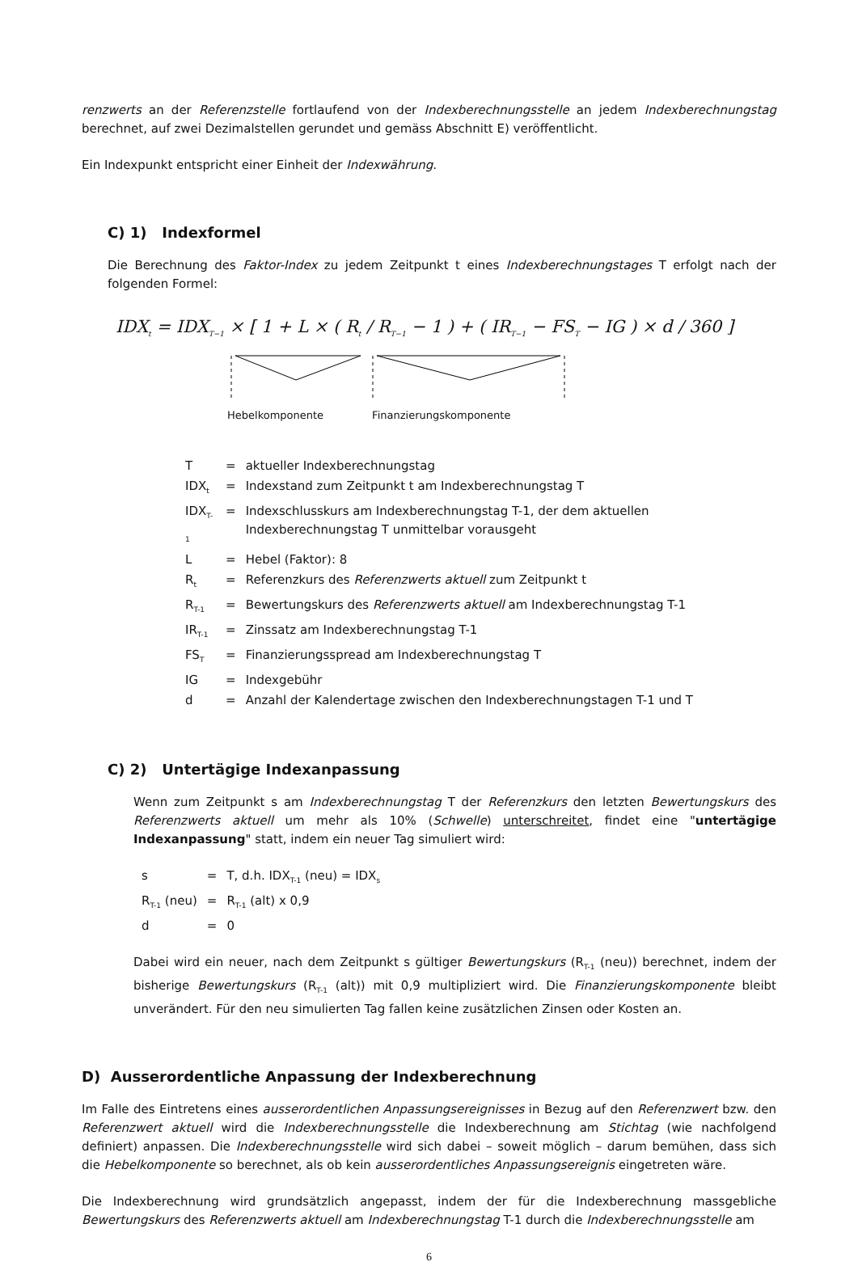renzwerts an der Referenzstelle fortlaufend von der Indexberechnungsstelle an jedem Indexberechnungstag berechnet, auf zwei Dezimalstellen gerundet und gemäss Abschnitt E) veröffentlicht.
Ein Indexpunkt entspricht einer Einheit der Indexwährung.
C) 1) Indexformel
Die Berechnung des Faktor-Index zu jedem Zeitpunkt t eines Indexberechnungstages T erfolgt nach der folgenden Formel:
IDX<sub>t</sub> = IDX<sub>T−1</sub> × [ 1 + L × ( R<sub>t</sub> / R<sub>T−1</sub> − 1 ) + ( IR<sub>T−1</sub> − FS<sub>T</sub> − IG ) × d / 360 ]
Hebelkomponente Finanzierungskomponente
| T | = | aktueller Indexberechnungstag |
| IDX<sub>t</sub> | = | Indexstand zum Zeitpunkt t am Indexberechnungstag T |
| IDX<sub>T-1</sub> | = | Indexschlusskurs am Indexberechnungstag T-1, der dem aktuellen Indexberechnungstag T unmittelbar vorausgeht |
| L | = | Hebel (Faktor): 8 |
| R<sub>t</sub> | = | Referenzkurs des Referenzwerts aktuell zum Zeitpunkt t |
| R<sub>T-1</sub> | = | Bewertungskurs des Referenzwerts aktuell am Indexberechnungstag T-1 |
| IR<sub>T-1</sub> | = | Zinssatz am Indexberechnungstag T-1 |
| FS<sub>T</sub> | = | Finanzierungsspread am Indexberechnungstag T |
| IG | = | Indexgebühr |
| d | = | Anzahl der Kalendertage zwischen den Indexberechnungstagen T-1 und T |
C) 2) Untertägige Indexanpassung
Wenn zum Zeitpunkt s am Indexberechnungstag T der Referenzkurs den letzten Bewertungskurs des Referenzwerts aktuell um mehr als 10% (Schwelle) unterschreitet, findet eine "untertägige Indexanpassung" statt, indem ein neuer Tag simuliert wird:
| s | = | T, d.h. IDX<sub>T-1</sub> (neu) = IDX<sub>s</sub> |
| R<sub>T-1</sub> (neu) | = | R<sub>T-1</sub> (alt) x 0,9 |
| d | = | 0 |
Dabei wird ein neuer, nach dem Zeitpunkt s gültiger Bewertungskurs (R<sub>T-1</sub> (neu)) berechnet, indem der bisherige Bewertungskurs (R<sub>T-1</sub> (alt)) mit 0,9 multipliziert wird. Die Finanzierungskomponente bleibt unverändert. Für den neu simulierten Tag fallen keine zusätzlichen Zinsen oder Kosten an.
D) Ausserordentliche Anpassung der Indexberechnung
Im Falle des Eintretens eines ausserordentlichen Anpassungsereignisses in Bezug auf den Referenzwert bzw. den Referenzwert aktuell wird die Indexberechnungsstelle die Indexberechnung am Stichtag (wie nachfolgend definiert) anpassen. Die Indexberechnungsstelle wird sich dabei – soweit möglich – darum bemühen, dass sich die Hebelkomponente so berechnet, als ob kein ausserordentliches Anpassungsereignis eingetreten wäre.
Die Indexberechnung wird grundsätzlich angepasst, indem der für die Indexberechnung massgebliche Bewertungskurs des Referenzwerts aktuell am Indexberechnungstag T-1 durch die Indexberechnungsstelle am
6